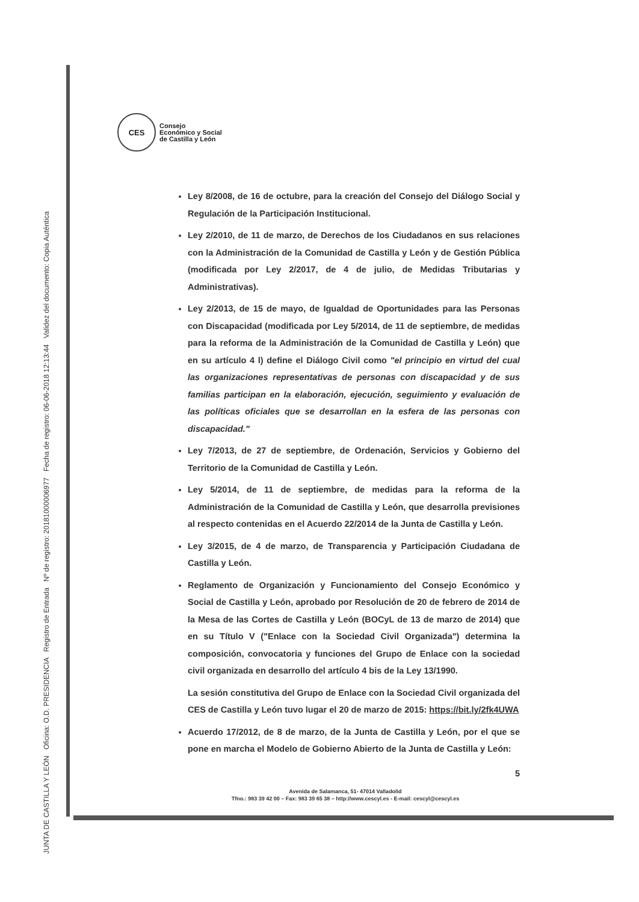JUNTA DE CASTILLA Y LEÓN Oficina: O.D. PRESIDENCIA Registro de Entrada Nº de registro: 20181000006977 Fecha de registro: 06-06-2018 12:13:44 Validez del documento: Copia Auténtica
CES
Consejo
Económico y Social
de Castilla y León
Ley 8/2008, de 16 de octubre, para la creación del Consejo del Diálogo Social y Regulación de la Participación Institucional.
Ley 2/2010, de 11 de marzo, de Derechos de los Ciudadanos en sus relaciones con la Administración de la Comunidad de Castilla y León y de Gestión Pública (modificada por Ley 2/2017, de 4 de julio, de Medidas Tributarias y Administrativas).
Ley 2/2013, de 15 de mayo, de Igualdad de Oportunidades para las Personas con Discapacidad (modificada por Ley 5/2014, de 11 de septiembre, de medidas para la reforma de la Administración de la Comunidad de Castilla y León) que en su artículo 4 l) define el Diálogo Civil como "el principio en virtud del cual las organizaciones representativas de personas con discapacidad y de sus familias participan en la elaboración, ejecución, seguimiento y evaluación de las políticas oficiales que se desarrollan en la esfera de las personas con discapacidad."
Ley 7/2013, de 27 de septiembre, de Ordenación, Servicios y Gobierno del Territorio de la Comunidad de Castilla y León.
Ley 5/2014, de 11 de septiembre, de medidas para la reforma de la Administración de la Comunidad de Castilla y León, que desarrolla previsiones al respecto contenidas en el Acuerdo 22/2014 de la Junta de Castilla y León.
Ley 3/2015, de 4 de marzo, de Transparencia y Participación Ciudadana de Castilla y León.
Reglamento de Organización y Funcionamiento del Consejo Económico y Social de Castilla y León, aprobado por Resolución de 20 de febrero de 2014 de la Mesa de las Cortes de Castilla y León (BOCyL de 13 de marzo de 2014) que en su Título V ("Enlace con la Sociedad Civil Organizada") determina la composición, convocatoria y funciones del Grupo de Enlace con la sociedad civil organizada en desarrollo del artículo 4 bis de la Ley 13/1990.
La sesión constitutiva del Grupo de Enlace con la Sociedad Civil organizada del CES de Castilla y León tuvo lugar el 20 de marzo de 2015: https://bit.ly/2fk4UWA
Acuerdo 17/2012, de 8 de marzo, de la Junta de Castilla y León, por el que se pone en marcha el Modelo de Gobierno Abierto de la Junta de Castilla y León:
5
Avenida de Salamanca, 51- 47014 Valladolid
Tfno.: 983 39 42 00 – Fax: 983 39 65 38 – http://www.cescyl.es - E-mail: cescyl@cescyl.es